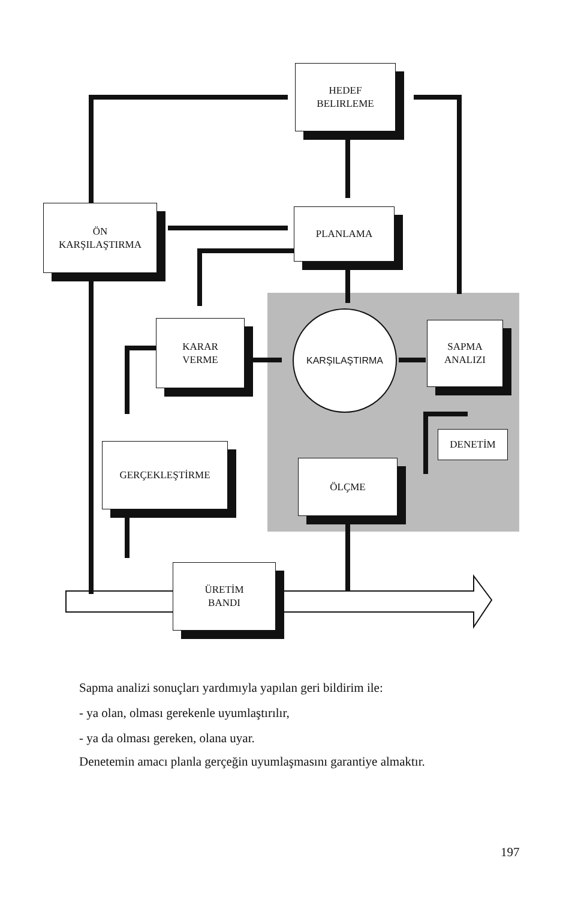HEDEF
BELIRLEME
ÖN
KARŞILAŞTIRMA
PLANLAMA
KARAR
VERME
KARŞILAŞTIRMA
SAPMA
ANALIZI
DENETİM
GERÇEKLEŞTİRME
ÖLÇME
ÜRETİM
BANDI
Sapma analizi sonuçları yardımıyla yapılan geri bildirim ile:
- ya olan, olması gerekenle uyumlaştırılır,
- ya da olması gereken, olana uyar.
Denetemin amacı planla gerçeğin uyumlaşmasını garantiye almaktır.
197